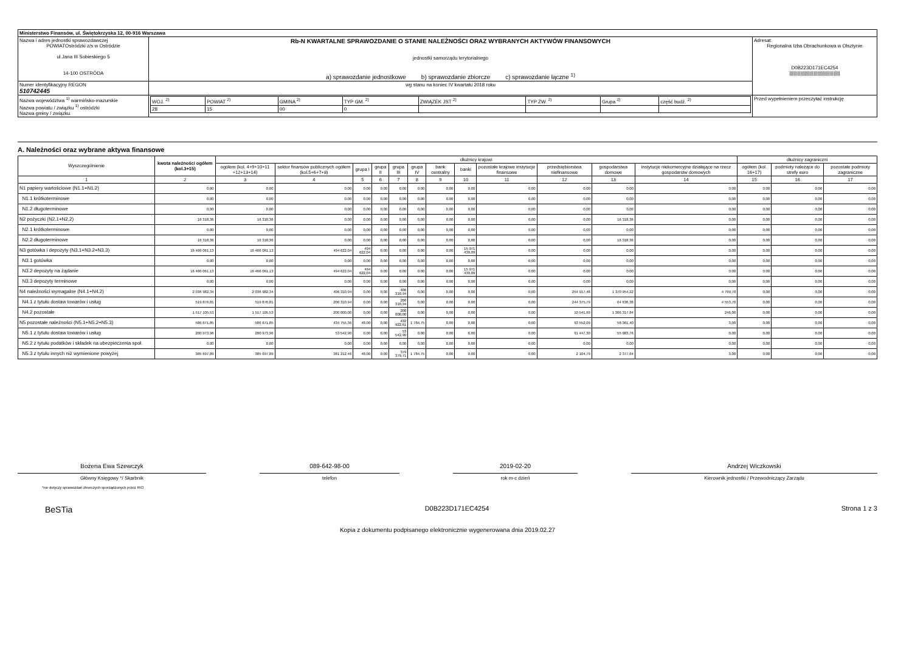| Ministerstwo Finansów, ul. Świętokrzyska 12, 00-916 Warszawa | | | |
| Nazwa i adres jednostki sprawozdawczej POWIATOstródzki z/s w Ostródzie ul.Jana III Sobieskiego 5 14-100 OSTRÓDA | Rb-N KWARTALNE SPRAWOZDANIE O STANIE NALEŻNOŚCI ORAZ WYBRANYCH AKTYWÓW FINANSOWYCH jednostki samorządu terytorialnego a) sprawozdanie jednostkowe b) sprawozdanie zbiorcze c) sprawozdanie łączne <sup>1)</sup> | | Adresat: Regionalna Izba Obrachunkowa w Olsztynie D0B223D171EC4254 //////////////////////////////////////// |
| Numer identyfikacyjny REGON 510742445 | wg stanu na koniec IV kwartału 2018 roku | | |
| Nazwa województwa <sup>1)</sup> warmińsko-mazurskie Nazwa powiatu / związku <sup>1)</sup> ostródzki Nazwa gminy / związku | | / WOJ. <sup>2)</sup> / POWIAT <sup>2)</sup> / GMINA <sup>2)</sup> / TYP GM. <sup>2)</sup> / ZWIĄZEK JST <sup>2)</sup> / TYP ZW. <sup>2)</sup> / Grupa <sup>2)</sup> / część budż. <sup>2)</sup> / / 28 / 15 / 00 / 0 / / / / / | Przed wypełnieniem przeczytać instrukcję |
A. Należności oraz wybrane aktywa finansowe
| Wyszczególnienie | kwota należności ogółem (kol.3+15) | dłużnicy krajowi | | | | | | | | | | | | dłużnicy zagraniczni | | |
| --- | --- | --- | --- | --- | --- | --- | --- | --- | --- | --- | --- | --- | --- | --- | --- | --- |
| | | ogółem (kol. 4+9+10+11 +12+13+14) | sektor finansów publicznych ogółem (kol.5+6+7+8) | grupa I | grupa II | grupa III | grupa IV | bank centralny | banki | pozostałe krajowe instytucje finansowe | przedsiębiorstwa niefinansowe | gospodarstwa domowe | instytucje niekomercyjne działające na rzecz gospodarstw domowych | ogółem (kol. 16+17) | podmioty należące do strefy euro | pozostałe podmioty zagraniczne |
| 1 | 2 | 3 | 4 | 5 | 6 | 7 | 8 | 9 | 10 | 11 | 12 | 13 | 14 | 15 | 16 | 17 |
| N1 papiery wartościowe (N1.1+N1.2) | 0,00 | 0,00 | 0,00 | 0,00 | 0,00 | 0,00 | 0,00 | 0,00 | 0,00 | 0,00 | 0,00 | 0,00 | 0,00 | 0,00 | 0,00 | 0,00 |
| N1.1 krótkoterminowe | 0,00 | 0,00 | 0,00 | 0,00 | 0,00 | 0,00 | 0,00 | 0,00 | 0,00 | 0,00 | 0,00 | 0,00 | 0,00 | 0,00 | 0,00 | 0,00 |
| N1.2 długoterminowe | 0,00 | 0,00 | 0,00 | 0,00 | 0,00 | 0,00 | 0,00 | 0,00 | 0,00 | 0,00 | 0,00 | 0,00 | 0,00 | 0,00 | 0,00 | 0,00 |
| N2 pożyczki (N2.1+N2,2) | 16 318,36 | 16 318,36 | 0,00 | 0,00 | 0,00 | 0,00 | 0,00 | 0,00 | 0,00 | 0,00 | 0,00 | 16 318,36 | 0,00 | 0,00 | 0,00 | 0,00 |
| N2.1 krótkoterminowe | 0,00 | 0,00 | 0,00 | 0,00 | 0,00 | 0,00 | 0,00 | 0,00 | 0,00 | 0,00 | 0,00 | 0,00 | 0,00 | 0,00 | 0,00 | 0,00 |
| N2.2 długoterminowe | 16 318,36 | 16 318,36 | 0,00 | 0,00 | 0,00 | 0,00 | 0,00 | 0,00 | 0,00 | 0,00 | 0,00 | 16 318,36 | 0,00 | 0,00 | 0,00 | 0,00 |
| N3 gotówka i depozyty (N3.1+N3.2+N3.3) | 16 466 061,13 | 16 466 061,13 | 494 622,04 | 494 622,04 | 0,00 | 0,00 | 0,00 | 0,00 | 15 971 439,09 | 0,00 | 0,00 | 0,00 | 0,00 | 0,00 | 0,00 | 0,00 |
| N3.1 gotówka | 0,00 | 0,00 | 0,00 | 0,00 | 0,00 | 0,00 | 0,00 | 0,00 | 0,00 | 0,00 | 0,00 | 0,00 | 0,00 | 0,00 | 0,00 | 0,00 |
| N3.2 depozyty na żądanie | 16 466 061,13 | 16 466 061,13 | 494 622,04 | 494 622,04 | 0,00 | 0,00 | 0,00 | 0,00 | 15 971 439,09 | 0,00 | 0,00 | 0,00 | 0,00 | 0,00 | 0,00 | 0,00 |
| N3.3 depozyty terminowe | 0,00 | 0,00 | 0,00 | 0,00 | 0,00 | 0,00 | 0,00 | 0,00 | 0,00 | 0,00 | 0,00 | 0,00 | 0,00 | 0,00 | 0,00 | 0,00 |
| N4 należności wymagalne (N4.1+N4.2) | 2 036 982,34 | 2 036 982,34 | 406 310,94 | 0,00 | 0,00 | 406 310,94 | 0,00 | 0,00 | 0,00 | 0,00 | 254 917,48 | 1 370 954,22 | 4 799,70 | 0,00 | 0,00 | 0,00 |
| N4.1 z tytułu dostaw towarów i usług | 519 876,81 | 519 876,81 | 206 310,94 | 0,00 | 0,00 | 206 310,94 | 0,00 | 0,00 | 0,00 | 0,00 | 244 375,79 | 64 636,38 | 4 553,70 | 0,00 | 0,00 | 0,00 |
| N4.2 pozostałe | 1 517 105,53 | 1 517 105,53 | 200 000,00 | 0,00 | 0,00 | 200 000,00 | 0,00 | 0,00 | 0,00 | 0,00 | 10 541,69 | 1 306 317,84 | 246,00 | 0,00 | 0,00 | 0,00 |
| N5 pozostałe należności (N5.1+N5.2+N5.3) | 586 671,85 | 586 671,85 | 434 755,36 | 48,00 | 0,00 | 432 922,61 | 1 784,75 | 0,00 | 0,00 | 0,00 | 93 552,09 | 58 361,40 | 3,00 | 0,00 | 0,00 | 0,00 |
| N5.1 z tytułu dostaw towarów i usług | 200 973,96 | 200 973,96 | 53 542,90 | 0,00 | 0,00 | 53 542,90 | 0,00 | 0,00 | 0,00 | 0,00 | 91 447,30 | 55 983,76 | 0,00 | 0,00 | 0,00 | 0,00 |
| N5.2 z tytułu podatków i składek na ubezpieczenia społ. | 0,00 | 0,00 | 0,00 | 0,00 | 0,00 | 0,00 | 0,00 | 0,00 | 0,00 | 0,00 | 0,00 | 0,00 | 0,00 | 0,00 | 0,00 | 0,00 |
| N5.3 z tytułu innych niż wymienione powyżej | 385 697,89 | 385 697,89 | 381 212,46 | 48,00 | 0,00 | 379 379,71 | 1 784,75 | 0,00 | 0,00 | 0,00 | 2 104,79 | 2 377,64 | 3,00 | 0,00 | 0,00 | 0,00 |
Bożena Ewa Szewczyk 089-642-98-00 2019-02-20 Andrzej Wiczkowski
Główny Księgowy */ Skarbnik telefon rok m-c dzień Kierownik jednostki / Przewodniczący Zarządu
*nie dotyczy sprawozdań zbiorczych sporządzonych przez RIO
BeSTia D0B223D171EC4254 Strona 1 z 3
Kopia z dokumentu podpisanego elektronicznie wygenerowana dnia 2019.02.27